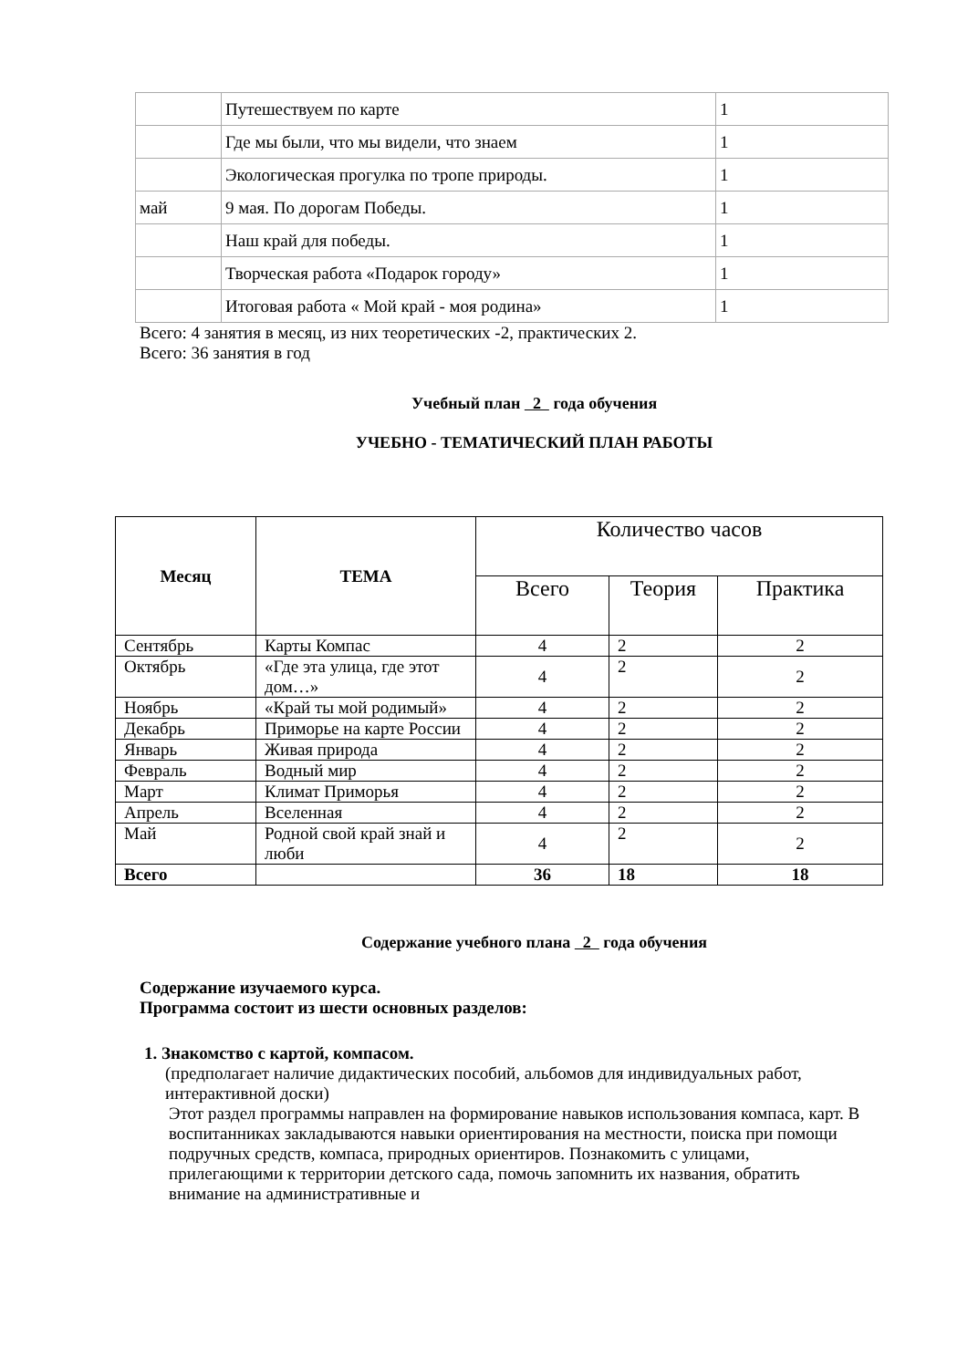| | Путешествуем по карте | 1 |
| | Где мы были, что мы видели, что знаем | 1 |
| | Экологическая прогулка по тропе природы. | 1 |
| май | 9 мая. По дорогам Победы. | 1 |
| | Наш край для победы. | 1 |
| | Творческая работа «Подарок городу» | 1 |
| | Итоговая работа « Мой край - моя родина» | 1 |
Всего: 4 занятия в месяц, из них теоретических -2, практических 2.
Всего: 36 занятия в год
Учебный план 2 года обучения
УЧЕБНО - ТЕМАТИЧЕСКИЙ ПЛАН РАБОТЫ
| Месяц | ТЕМА | Количество часов | | |
| --- | --- | --- | --- | --- |
| | | Всего | Теория | Практика |
| Сентябрь | Карты Компас | 4 | 2 | 2 |
| Октябрь | «Где эта улица, где этот дом…» | 4 | 2 | 2 |
| Ноябрь | «Край ты мой родимый» | 4 | 2 | 2 |
| Декабрь | Приморье на карте России | 4 | 2 | 2 |
| Январь | Живая природа | 4 | 2 | 2 |
| Февраль | Водный мир | 4 | 2 | 2 |
| Март | Климат Приморья | 4 | 2 | 2 |
| Апрель | Вселенная | 4 | 2 | 2 |
| Май | Родной свой край знай и люби | 4 | 2 | 2 |
| Всего | | 36 | 18 | 18 |
Содержание учебного плана 2 года обучения
Содержание изучаемого курса.
Программа состоит из шести основных разделов:
1. Знакомство с картой, компасом.
(предполагает наличие дидактических пособий, альбомов для индивидуальных работ, интерактивной доски)
Этот раздел программы направлен на формирование навыков использования компаса, карт. В воспитанниках закладываются навыки ориентирования на местности, поиска при помощи подручных средств, компаса, природных ориентиров. Познакомить с улицами, прилегающими к территории детского сада, помочь запомнить их названия, обратить внимание на административные и